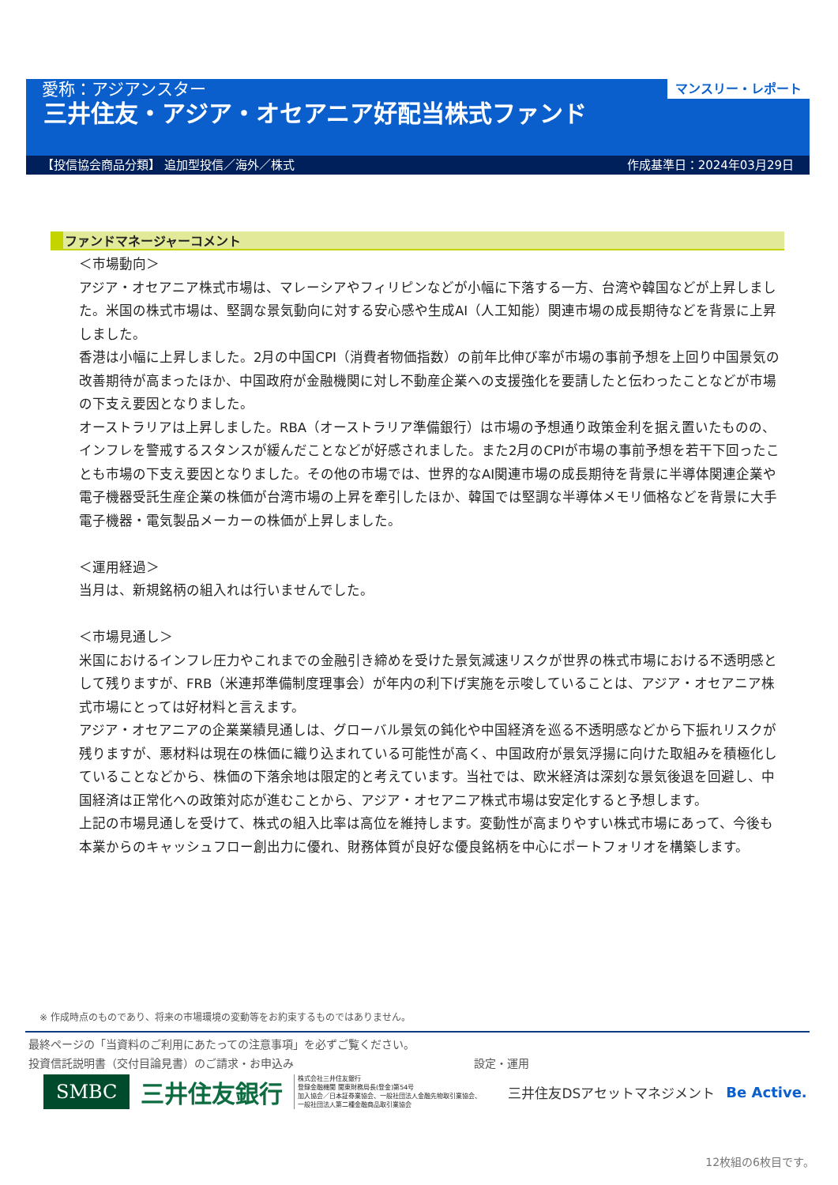マンスリー・レポート
愛称：アジアンスター
三井住友・アジア・オセアニア好配当株式ファンド
【投信協会商品分類】 追加型投信／海外／株式 作成基準日：2024年03月29日
ファンドマネージャーコメント
＜市場動向＞
アジア・オセアニア株式市場は、マレーシアやフィリピンなどが小幅に下落する一方、台湾や韓国などが上昇しました。米国の株式市場は、堅調な景気動向に対する安心感や生成AI（人工知能）関連市場の成長期待などを背景に上昇しました。
香港は小幅に上昇しました。2月の中国CPI（消費者物価指数）の前年比伸び率が市場の事前予想を上回り中国景気の改善期待が高まったほか、中国政府が金融機関に対し不動産企業への支援強化を要請したと伝わったことなどが市場の下支え要因となりました。
オーストラリアは上昇しました。RBA（オーストラリア準備銀行）は市場の予想通り政策金利を据え置いたものの、インフレを警戒するスタンスが緩んだことなどが好感されました。また2月のCPIが市場の事前予想を若干下回ったことも市場の下支え要因となりました。その他の市場では、世界的なAI関連市場の成長期待を背景に半導体関連企業や電子機器受託生産企業の株価が台湾市場の上昇を牽引したほか、韓国では堅調な半導体メモリ価格などを背景に大手電子機器・電気製品メーカーの株価が上昇しました。
＜運用経過＞
当月は、新規銘柄の組入れは行いませんでした。
＜市場見通し＞
米国におけるインフレ圧力やこれまでの金融引き締めを受けた景気減速リスクが世界の株式市場における不透明感として残りますが、FRB（米連邦準備制度理事会）が年内の利下げ実施を示唆していることは、アジア・オセアニア株式市場にとっては好材料と言えます。
アジア・オセアニアの企業業績見通しは、グローバル景気の鈍化や中国経済を巡る不透明感などから下振れリスクが残りますが、悪材料は現在の株価に織り込まれている可能性が高く、中国政府が景気浮揚に向けた取組みを積極化していることなどから、株価の下落余地は限定的と考えています。当社では、欧米経済は深刻な景気後退を回避し、中国経済は正常化への政策対応が進むことから、アジア・オセアニア株式市場は安定化すると予想します。
上記の市場見通しを受けて、株式の組入比率は高位を維持します。変動性が高まりやすい株式市場にあって、今後も本業からのキャッシュフロー創出力に優れ、財務体質が良好な優良銘柄を中心にポートフォリオを構築します。
※ 作成時点のものであり、将来の市場環境の変動等をお約束するものではありません。
最終ページの「当資料のご利用にあたっての注意事項」を必ずご覧ください。
投資信託説明書（交付目論見書）のご請求・お申込み 設定・運用
SMBC 三井住友銀行 株式会社三井住友銀行
登録金融機関 関東財務局長(登金)第54号
加入協会／日本証券業協会、一般社団法人金融先物取引業協会、
一般社団法人第二種金融商品取引業協会 三井住友DSアセットマネジメント Be Active.
12枚組の6枚目です。